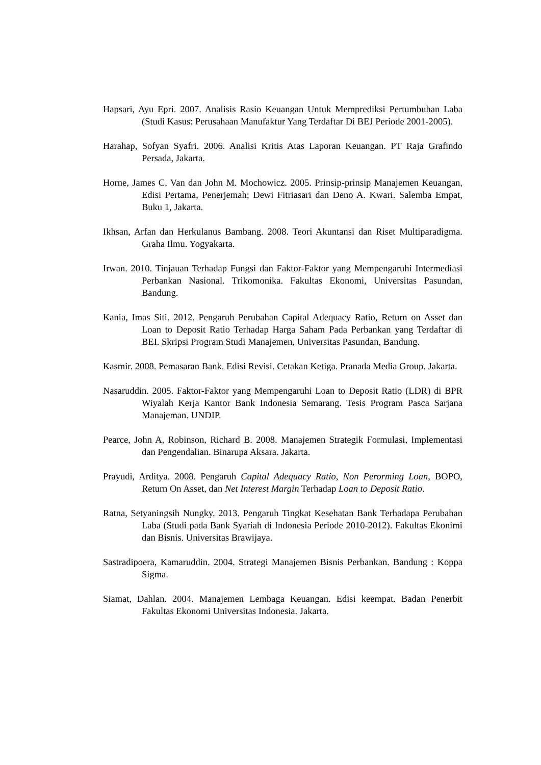Hapsari, Ayu Epri. 2007. Analisis Rasio Keuangan Untuk Memprediksi Pertumbuhan Laba (Studi Kasus: Perusahaan Manufaktur Yang Terdaftar Di BEJ Periode 2001-2005).
Harahap, Sofyan Syafri. 2006. Analisi Kritis Atas Laporan Keuangan. PT Raja Grafindo Persada, Jakarta.
Horne, James C. Van dan John M. Mochowicz. 2005. Prinsip-prinsip Manajemen Keuangan, Edisi Pertama, Penerjemah; Dewi Fitriasari dan Deno A. Kwari. Salemba Empat, Buku 1, Jakarta.
Ikhsan, Arfan dan Herkulanus Bambang. 2008. Teori Akuntansi dan Riset Multiparadigma. Graha Ilmu. Yogyakarta.
Irwan. 2010. Tinjauan Terhadap Fungsi dan Faktor-Faktor yang Mempengaruhi Intermediasi Perbankan Nasional. Trikomonika. Fakultas Ekonomi, Universitas Pasundan, Bandung.
Kania, Imas Siti. 2012. Pengaruh Perubahan Capital Adequacy Ratio, Return on Asset dan Loan to Deposit Ratio Terhadap Harga Saham Pada Perbankan yang Terdaftar di BEI. Skripsi Program Studi Manajemen, Universitas Pasundan, Bandung.
Kasmir. 2008. Pemasaran Bank. Edisi Revisi. Cetakan Ketiga. Pranada Media Group. Jakarta.
Nasaruddin. 2005. Faktor-Faktor yang Mempengaruhi Loan to Deposit Ratio (LDR) di BPR Wiyalah Kerja Kantor Bank Indonesia Semarang. Tesis Program Pasca Sarjana Manajeman. UNDIP.
Pearce, John A, Robinson, Richard B. 2008. Manajemen Strategik Formulasi, Implementasi dan Pengendalian. Binarupa Aksara. Jakarta.
Prayudi, Arditya. 2008. Pengaruh Capital Adequacy Ratio, Non Perorming Loan, BOPO, Return On Asset, dan Net Interest Margin Terhadap Loan to Deposit Ratio.
Ratna, Setyaningsih Nungky. 2013. Pengaruh Tingkat Kesehatan Bank Terhadapa Perubahan Laba (Studi pada Bank Syariah di Indonesia Periode 2010-2012). Fakultas Ekonimi dan Bisnis. Universitas Brawijaya.
Sastradipoera, Kamaruddin. 2004. Strategi Manajemen Bisnis Perbankan. Bandung : Koppa Sigma.
Siamat, Dahlan. 2004. Manajemen Lembaga Keuangan. Edisi keempat. Badan Penerbit Fakultas Ekonomi Universitas Indonesia. Jakarta.